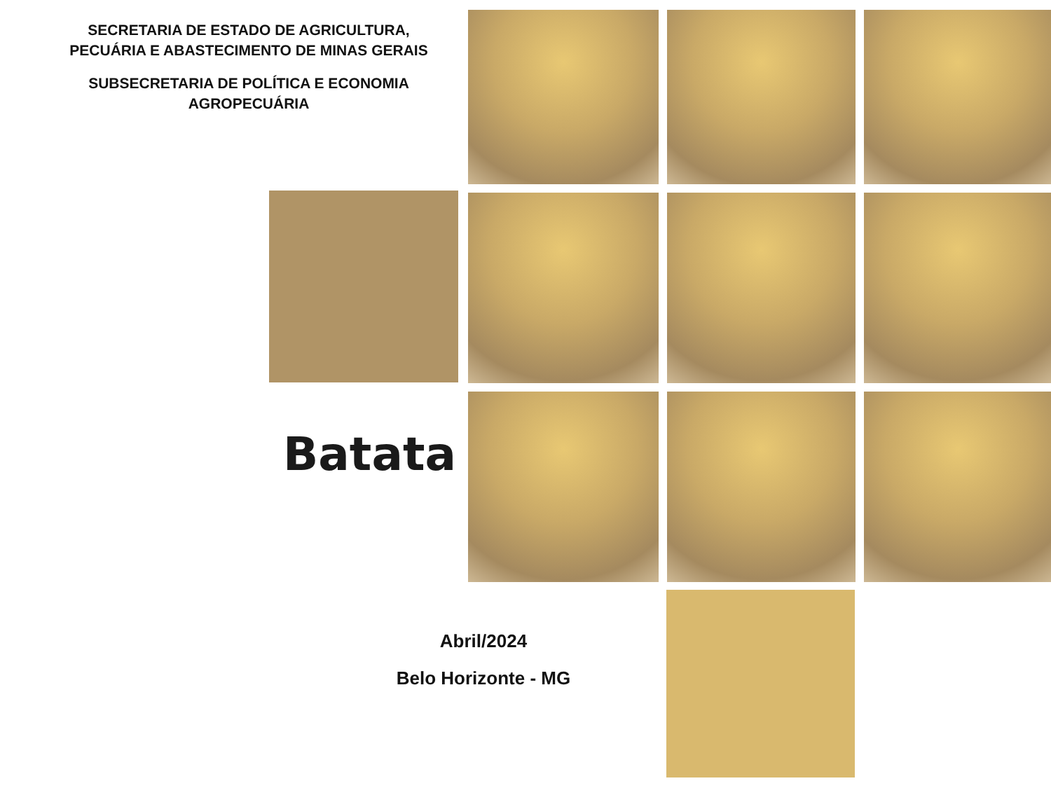SECRETARIA DE ESTADO DE AGRICULTURA,
PECUÁRIA E ABASTECIMENTO DE MINAS GERAIS
SUBSECRETARIA DE POLÍTICA E ECONOMIA
AGROPECUÁRIA
Batata
Abril/2024
Belo Horizonte - MG